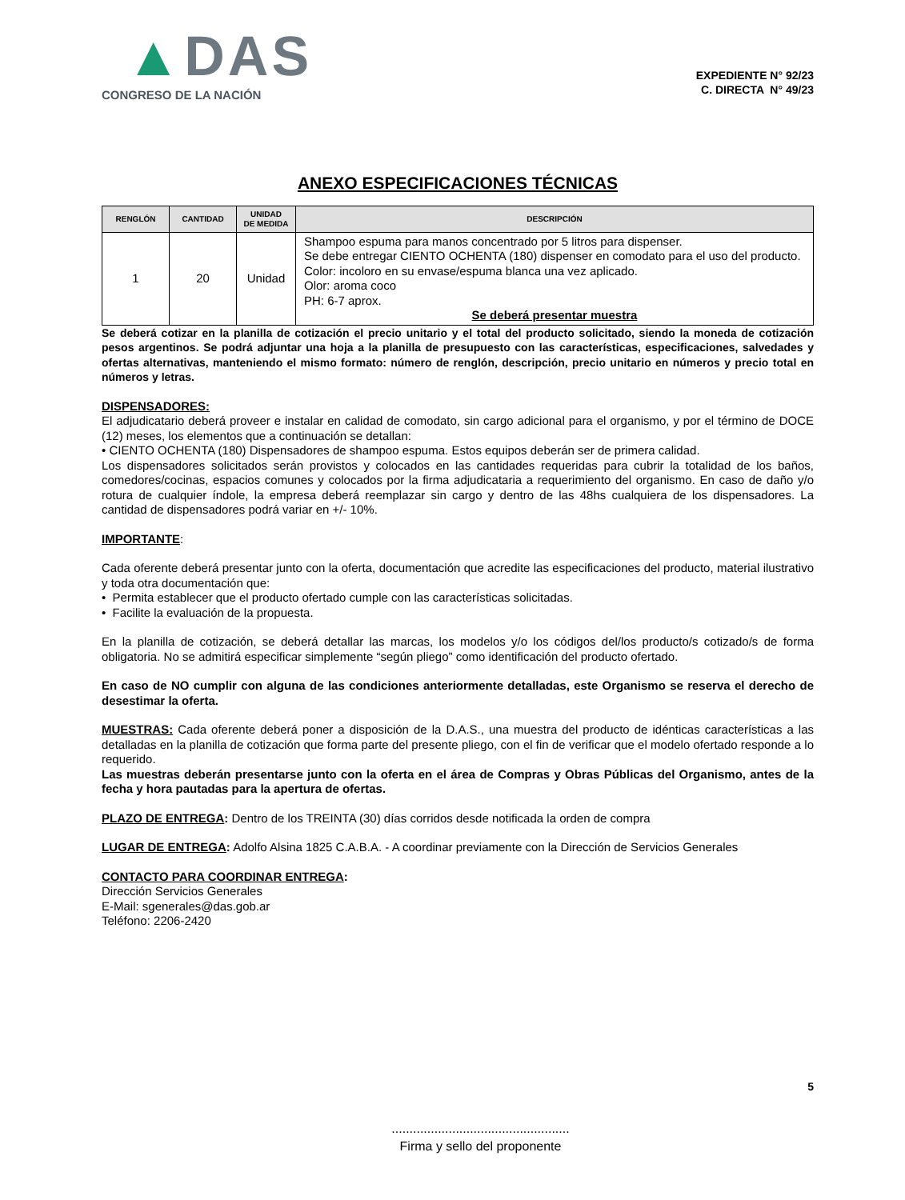▲DAS
CONGRESO DE LA NACIÓN
EXPEDIENTE N° 92/23
C. DIRECTA N° 49/23
ANEXO ESPECIFICACIONES TÉCNICAS
| RENGLÓN | CANTIDAD | UNIDAD DE MEDIDA | DESCRIPCIÓN |
| --- | --- | --- | --- |
| 1 | 20 | Unidad | Shampoo espuma para manos concentrado por 5 litros para dispenser. Se debe entregar CIENTO OCHENTA (180) dispenser en comodato para el uso del producto. Color: incoloro en su envase/espuma blanca una vez aplicado. Olor: aroma coco PH: 6-7 aprox. Se deberá presentar muestra |
Se deberá cotizar en la planilla de cotización el precio unitario y el total del producto solicitado, siendo la moneda de cotización pesos argentinos. Se podrá adjuntar una hoja a la planilla de presupuesto con las características, especificaciones, salvedades y ofertas alternativas, manteniendo el mismo formato: número de renglón, descripción, precio unitario en números y precio total en números y letras.
DISPENSADORES:
El adjudicatario deberá proveer e instalar en calidad de comodato, sin cargo adicional para el organismo, y por el término de DOCE (12) meses, los elementos que a continuación se detallan:
• CIENTO OCHENTA (180) Dispensadores de shampoo espuma. Estos equipos deberán ser de primera calidad.
Los dispensadores solicitados serán provistos y colocados en las cantidades requeridas para cubrir la totalidad de los baños, comedores/cocinas, espacios comunes y colocados por la firma adjudicataria a requerimiento del organismo. En caso de daño y/o rotura de cualquier índole, la empresa deberá reemplazar sin cargo y dentro de las 48hs cualquiera de los dispensadores. La cantidad de dispensadores podrá variar en +/- 10%.
IMPORTANTE:
Cada oferente deberá presentar junto con la oferta, documentación que acredite las especificaciones del producto, material ilustrativo y toda otra documentación que:
• Permita establecer que el producto ofertado cumple con las características solicitadas.
• Facilite la evaluación de la propuesta.
En la planilla de cotización, se deberá detallar las marcas, los modelos y/o los códigos del/los producto/s cotizado/s de forma obligatoria. No se admitirá especificar simplemente “según pliego” como identificación del producto ofertado.
En caso de NO cumplir con alguna de las condiciones anteriormente detalladas, este Organismo se reserva el derecho de desestimar la oferta.
MUESTRAS: Cada oferente deberá poner a disposición de la D.A.S., una muestra del producto de idénticas características a las detalladas en la planilla de cotización que forma parte del presente pliego, con el fin de verificar que el modelo ofertado responde a lo requerido.
Las muestras deberán presentarse junto con la oferta en el área de Compras y Obras Públicas del Organismo, antes de la fecha y hora pautadas para la apertura de ofertas.
PLAZO DE ENTREGA: Dentro de los TREINTA (30) días corridos desde notificada la orden de compra
LUGAR DE ENTREGA: Adolfo Alsina 1825 C.A.B.A. - A coordinar previamente con la Dirección de Servicios Generales
CONTACTO PARA COORDINAR ENTREGA:
Dirección Servicios Generales
E-Mail: sgenerales@das.gob.ar
Teléfono: 2206-2420
5
..................................................
Firma y sello del proponente